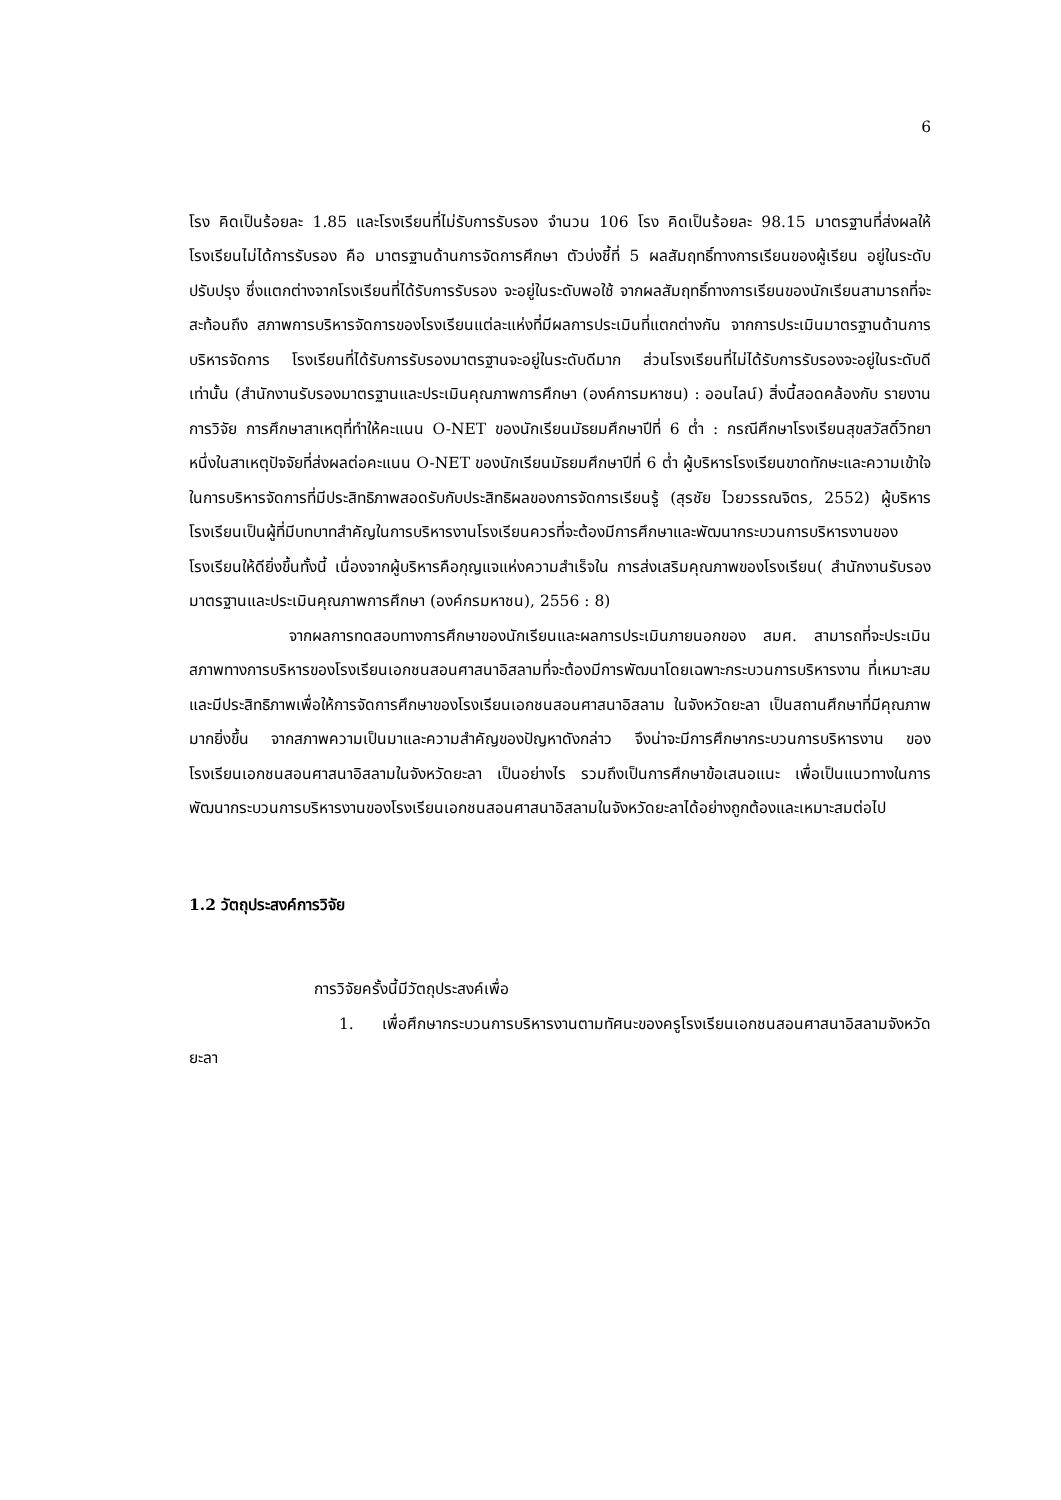6
โรง คิดเป็นร้อยละ 1.85 และโรงเรียนที่ไม่รับการรับรอง จำนวน 106 โรง คิดเป็นร้อยละ 98.15 มาตรฐานที่ส่งผลให้โรงเรียนไม่ได้การรับรอง คือ มาตรฐานด้านการจัดการศึกษา ตัวบ่งชี้ที่ 5 ผลสัมฤทธิ์ทางการเรียนของผู้เรียน อยู่ในระดับปรับปรุง ซึ่งแตกต่างจากโรงเรียนที่ได้รับการรับรอง จะอยู่ในระดับพอใช้ จากผลสัมฤทธิ์ทางการเรียนของนักเรียนสามารถที่จะสะท้อนถึง สภาพการบริหารจัดการของโรงเรียนแต่ละแห่งที่มีผลการประเมินที่แตกต่างกัน จากการประเมินมาตรฐานด้านการบริหารจัดการ โรงเรียนที่ได้รับการรับรองมาตรฐานจะอยู่ในระดับดีมาก ส่วนโรงเรียนที่ไม่ได้รับการรับรองจะอยู่ในระดับดีเท่านั้น (สำนักงานรับรองมาตรฐานและประเมินคุณภาพการศึกษา (องค์การมหาชน) : ออนไลน์) สิ่งนี้สอดคล้องกับ รายงานการวิจัย การศึกษาสาเหตุที่ทำให้คะแนน O-NET ของนักเรียนมัธยมศึกษาปีที่ 6 ต่ำ : กรณีศึกษาโรงเรียนสุขสวัสดิ์วิทยา หนึ่งในสาเหตุปัจจัยที่ส่งผลต่อคะแนน O-NET ของนักเรียนมัธยมศึกษาปีที่ 6 ต่ำ ผู้บริหารโรงเรียนขาดทักษะและความเข้าใจในการบริหารจัดการที่มีประสิทธิภาพสอดรับกับประสิทธิผลของการจัดการเรียนรู้ (สุรชัย ไวยวรรณจิตร, 2552) ผู้บริหารโรงเรียนเป็นผู้ที่มีบทบาทสำคัญในการบริหารงานโรงเรียนควรที่จะต้องมีการศึกษาและพัฒนากระบวนการบริหารงานของโรงเรียนให้ดียิ่งขึ้นทั้งนี้ เนื่องจากผู้บริหารคือกุญแจแห่งความสำเร็จใน การส่งเสริมคุณภาพของโรงเรียน( สำนักงานรับรองมาตรฐานและประเมินคุณภาพการศึกษา (องค์กรมหาชน), 2556 : 8)
จากผลการทดสอบทางการศึกษาของนักเรียนและผลการประเมินภายนอกของ สมศ. สามารถที่จะประเมินสภาพทางการบริหารของโรงเรียนเอกชนสอนศาสนาอิสลามที่จะต้องมีการพัฒนาโดยเฉพาะกระบวนการบริหารงาน ที่เหมาะสมและมีประสิทธิภาพเพื่อให้การจัดการศึกษาของโรงเรียนเอกชนสอนศาสนาอิสลาม ในจังหวัดยะลา เป็นสถานศึกษาที่มีคุณภาพมากยิ่งขึ้น จากสภาพความเป็นมาและความสำคัญของปัญหาดังกล่าว จึงน่าจะมีการศึกษากระบวนการบริหารงาน ของโรงเรียนเอกชนสอนศาสนาอิสลามในจังหวัดยะลา เป็นอย่างไร รวมถึงเป็นการศึกษาข้อเสนอแนะ เพื่อเป็นแนวทางในการ พัฒนากระบวนการบริหารงานของโรงเรียนเอกชนสอนศาสนาอิสลามในจังหวัดยะลาได้อย่างถูกต้องและเหมาะสมต่อไป
1.2 วัตถุประสงค์การวิจัย
การวิจัยครั้งนี้มีวัตถุประสงค์เพื่อ
1. เพื่อศึกษากระบวนการบริหารงานตามทัศนะของครูโรงเรียนเอกชนสอนศาสนาอิสลามจังหวัดยะลา